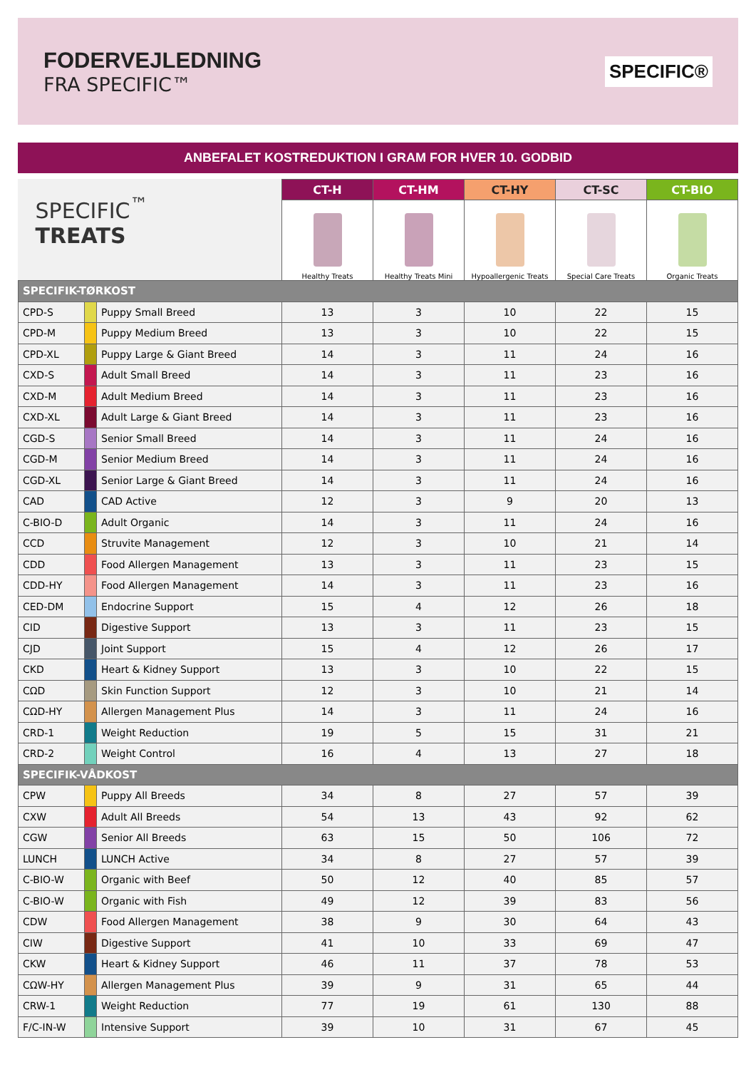FODERVEJLEDNING
FRA SPECIFIC™
SPECIFIC®
ANBEFALET KOSTREDUKTION I GRAM FOR HVER 10. GODBID
| SPECIFIC<sup>™</sup> TREATS | | | CT-H | CT-HM | CT-HY | CT-SC | CT-BIO |
| | | | Healthy Treats | Healthy Treats Mini | Hypoallergenic Treats | Special Care Treats | Organic Treats |
| SPECIFIK-TØRKOST | | | | | | | |
| CPD-S | | Puppy Small Breed | 13 | 3 | 10 | 22 | 15 |
| CPD-M | | Puppy Medium Breed | 13 | 3 | 10 | 22 | 15 |
| CPD-XL | | Puppy Large & Giant Breed | 14 | 3 | 11 | 24 | 16 |
| CXD-S | | Adult Small Breed | 14 | 3 | 11 | 23 | 16 |
| CXD-M | | Adult Medium Breed | 14 | 3 | 11 | 23 | 16 |
| CXD-XL | | Adult Large & Giant Breed | 14 | 3 | 11 | 23 | 16 |
| CGD-S | | Senior Small Breed | 14 | 3 | 11 | 24 | 16 |
| CGD-M | | Senior Medium Breed | 14 | 3 | 11 | 24 | 16 |
| CGD-XL | | Senior Large & Giant Breed | 14 | 3 | 11 | 24 | 16 |
| CAD | | CAD Active | 12 | 3 | 9 | 20 | 13 |
| C-BIO-D | | Adult Organic | 14 | 3 | 11 | 24 | 16 |
| CCD | | Struvite Management | 12 | 3 | 10 | 21 | 14 |
| CDD | | Food Allergen Management | 13 | 3 | 11 | 23 | 15 |
| CDD-HY | | Food Allergen Management | 14 | 3 | 11 | 23 | 16 |
| CED-DM | | Endocrine Support | 15 | 4 | 12 | 26 | 18 |
| CID | | Digestive Support | 13 | 3 | 11 | 23 | 15 |
| CJD | | Joint Support | 15 | 4 | 12 | 26 | 17 |
| CKD | | Heart & Kidney Support | 13 | 3 | 10 | 22 | 15 |
| CΩD | | Skin Function Support | 12 | 3 | 10 | 21 | 14 |
| CΩD-HY | | Allergen Management Plus | 14 | 3 | 11 | 24 | 16 |
| CRD-1 | | Weight Reduction | 19 | 5 | 15 | 31 | 21 |
| CRD-2 | | Weight Control | 16 | 4 | 13 | 27 | 18 |
| SPECIFIK-VÅDKOST | | | | | | | |
| CPW | | Puppy All Breeds | 34 | 8 | 27 | 57 | 39 |
| CXW | | Adult All Breeds | 54 | 13 | 43 | 92 | 62 |
| CGW | | Senior All Breeds | 63 | 15 | 50 | 106 | 72 |
| LUNCH | | LUNCH Active | 34 | 8 | 27 | 57 | 39 |
| C-BIO-W | | Organic with Beef | 50 | 12 | 40 | 85 | 57 |
| C-BIO-W | | Organic with Fish | 49 | 12 | 39 | 83 | 56 |
| CDW | | Food Allergen Management | 38 | 9 | 30 | 64 | 43 |
| CIW | | Digestive Support | 41 | 10 | 33 | 69 | 47 |
| CKW | | Heart & Kidney Support | 46 | 11 | 37 | 78 | 53 |
| CΩW-HY | | Allergen Management Plus | 39 | 9 | 31 | 65 | 44 |
| CRW-1 | | Weight Reduction | 77 | 19 | 61 | 130 | 88 |
| F/C-IN-W | | Intensive Support | 39 | 10 | 31 | 67 | 45 |